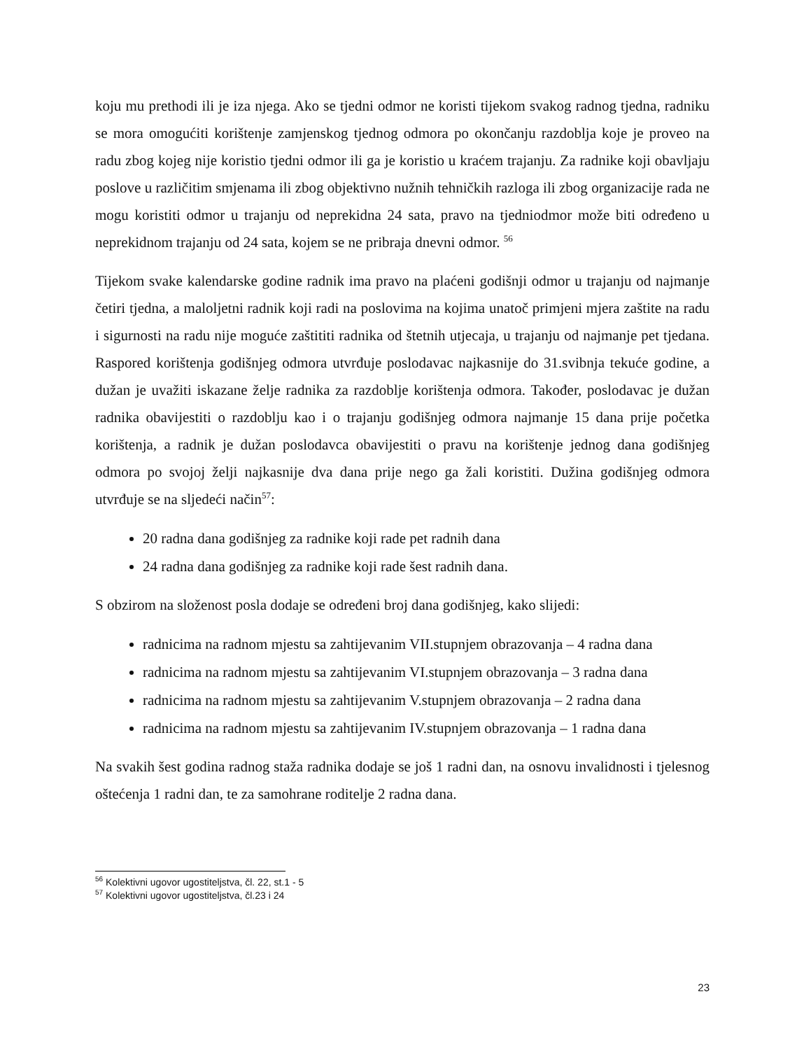koju mu prethodi ili je iza njega. Ako se tjedni odmor ne koristi tijekom svakog radnog tjedna, radniku se mora omogućiti korištenje zamjenskog tjednog odmora po okončanju razdoblja koje je proveo na radu zbog kojeg nije koristio tjedni odmor ili ga je koristio u kraćem trajanju. Za radnike koji obavljaju poslove u različitim smjenama ili zbog objektivno nužnih tehničkih razloga ili zbog organizacije rada ne mogu koristiti odmor u trajanju od neprekidna 24 sata, pravo na tjedniodmor može biti određeno u neprekidnom trajanju od 24 sata, kojem se ne pribraja dnevni odmor. <sup>56</sup>
Tijekom svake kalendarske godine radnik ima pravo na plaćeni godišnji odmor u trajanju od najmanje četiri tjedna, a maloljetni radnik koji radi na poslovima na kojima unatoč primjeni mjera zaštite na radu i sigurnosti na radu nije moguće zaštititi radnika od štetnih utjecaja, u trajanju od najmanje pet tjedana. Raspored korištenja godišnjeg odmora utvrđuje poslodavac najkasnije do 31.svibnja tekuće godine, a dužan je uvažiti iskazane želje radnika za razdoblje korištenja odmora. Također, poslodavac je dužan radnika obavijestiti o razdoblju kao i o trajanju godišnjeg odmora najmanje 15 dana prije početka korištenja, a radnik je dužan poslodavca obavijestiti o pravu na korištenje jednog dana godišnjeg odmora po svojoj želji najkasnije dva dana prije nego ga žali koristiti. Dužina godišnjeg odmora utvrđuje se na sljedeći način<sup>57</sup>:
20 radna dana godišnjeg za radnike koji rade pet radnih dana
24 radna dana godišnjeg za radnike koji rade šest radnih dana.
S obzirom na složenost posla dodaje se određeni broj dana godišnjeg, kako slijedi:
radnicima na radnom mjestu sa zahtijevanim VII.stupnjem obrazovanja – 4 radna dana
radnicima na radnom mjestu sa zahtijevanim VI.stupnjem obrazovanja – 3 radna dana
radnicima na radnom mjestu sa zahtijevanim V.stupnjem obrazovanja – 2 radna dana
radnicima na radnom mjestu sa zahtijevanim IV.stupnjem obrazovanja – 1 radna dana
Na svakih šest godina radnog staža radnika dodaje se još 1 radni dan, na osnovu invalidnosti i tjelesnog oštećenja 1 radni dan, te za samohrane roditelje 2 radna dana.
<sup>56</sup> Kolektivni ugovor ugostiteljstva, čl. 22, st.1 - 5
<sup>57</sup> Kolektivni ugovor ugostiteljstva, čl.23 i 24
23